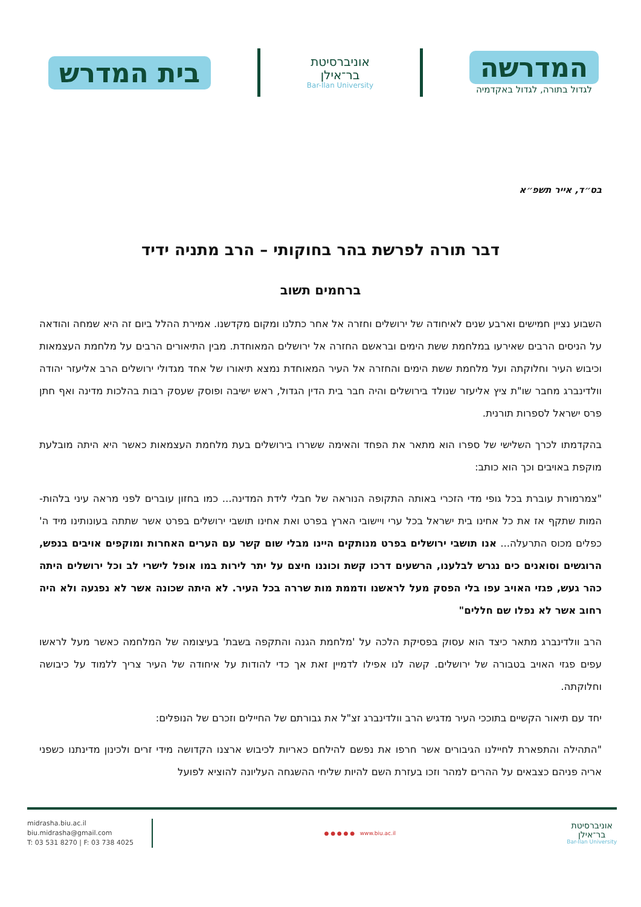המדרשה
לגדול בתורה, לגדול באקדמיה
אוניברסיטת
בר־אילן
Bar-Ilan University
בית המדרש
בס״ד, אייר תשפ״א
דבר תורה לפרשת בהר בחוקותי – הרב מתניה ידיד
ברחמים תשוב
השבוע נציין חמישים וארבע שנים לאיחודה של ירושלים וחזרה אל אחר כתלנו ומקום מקדשנו. אמירת ההלל ביום זה היא שמחה והודאה על הניסים הרבים שאירעו במלחמת ששת הימים ובראשם החזרה אל ירושלים המאוחדת. מבין התיאורים הרבים על מלחמת העצמאות וכיבוש העיר וחלוקתה ועל מלחמת ששת הימים והחזרה אל העיר המאוחדת נמצא תיאורו של אחד מגדולי ירושלים הרב אליעזר יהודה וולדינברג מחבר שו"ת ציץ אליעזר שנולד בירושלים והיה חבר בית הדין הגדול, ראש ישיבה ופוסק שעסק רבות בהלכות מדינה ואף חתן פרס ישראל לספרות תורנית.
בהקדמתו לכרך השלישי של ספרו הוא מתאר את הפחד והאימה ששררו בירושלים בעת מלחמת העצמאות כאשר היא היתה מובלעת מוקפת באויבים וכך הוא כותב:
"צמרמורת עוברת בכל גופי מדי הזכרי באותה התקופה הנוראה של חבלי לידת המדינה... כמו בחזון עוברים לפני מראה עיני בלהות-המות שתקף אז את כל אחינו בית ישראל בכל ערי ויישובי הארץ בפרט ואת אחינו תושבי ירושלים בפרט אשר שתתה בעונותינו מיד ה' כפלים מכוס התרעלה... אנו תושבי ירושלים בפרט מנותקים היינו מבלי שום קשר עם הערים האחרות ומוקפים אויבים בנפש, הרוגשים וסואנים כים נגרש לבלענו, הרשעים דרכו קשת וכוננו חיצם על יתר לירות במו אופל לישרי לב וכל ירושלים היתה כהר געש, פגזי האויב עפו בלי הפסק מעל לראשנו ודממת מות שררה בכל העיר. לא היתה שכונה אשר לא נפגעה ולא היה רחוב אשר לא נפלו שם חללים"
הרב וולדינברג מתאר כיצד הוא עסוק בפסיקת הלכה על 'מלחמת הגנה והתקפה בשבת' בעיצומה של המלחמה כאשר מעל לראשו עפים פגזי האויב בטבורה של ירושלים. קשה לנו אפילו לדמיין זאת אך כדי להודות על איחודה של העיר צריך ללמוד על כיבושה וחלוקתה.
יחד עם תיאור הקשיים בתוככי העיר מדגיש הרב וולדינברג זצ"ל את גבורתם של החיילים וזכרם של הנופלים:
"התהילה והתפארת לחיילנו הגיבורים אשר חרפו את נפשם להילחם כאריות לכיבוש ארצנו הקדושה מידי זרים ולכינון מדינתנו כשפני אריה פניהם כצבאים על ההרים למהר וזכו בעזרת השם להיות שליחי ההשגחה העליונה להוציא לפועל
אוניברסיטת
בר־אילן
Bar-Ilan University
● ● ● ● ● www.biu.ac.il
midrasha.biu.ac.il
biu.midrasha@gmail.com
T: 03 531 8270 | F: 03 738 4025